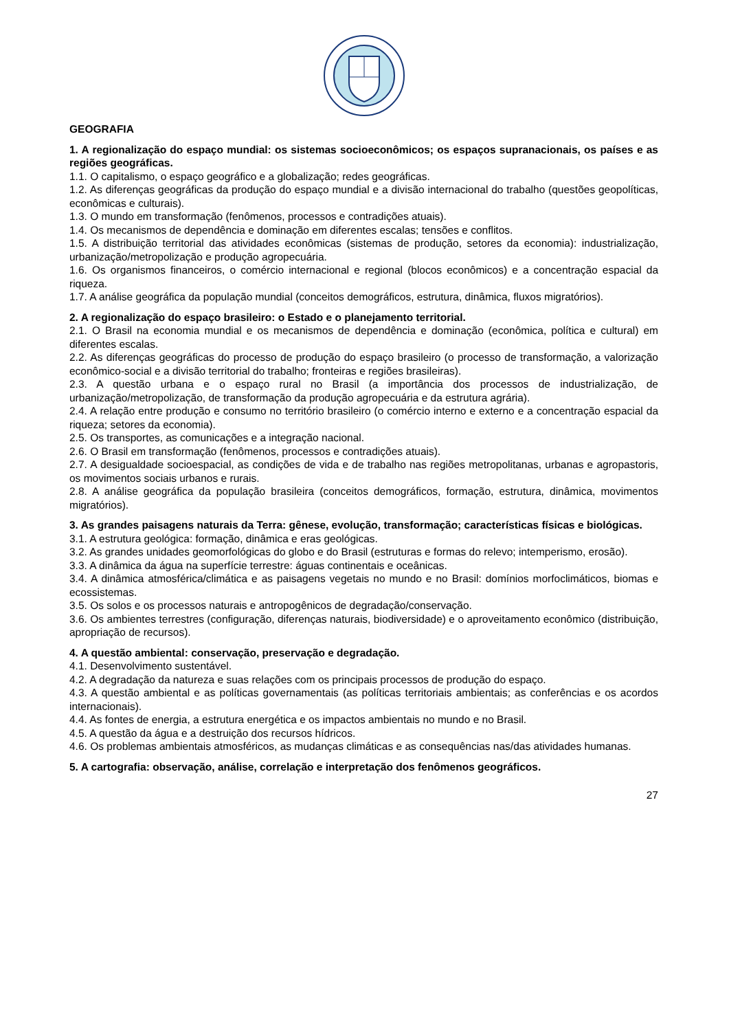GEOGRAFIA
1. A regionalização do espaço mundial: os sistemas socioeconômicos; os espaços supranacionais, os países e as regiões geográficas.
1.1. O capitalismo, o espaço geográfico e a globalização; redes geográficas.
1.2. As diferenças geográficas da produção do espaço mundial e a divisão internacional do trabalho (questões geopolíticas, econômicas e culturais).
1.3. O mundo em transformação (fenômenos, processos e contradições atuais).
1.4. Os mecanismos de dependência e dominação em diferentes escalas; tensões e conflitos.
1.5. A distribuição territorial das atividades econômicas (sistemas de produção, setores da economia): industrialização, urbanização/metropolização e produção agropecuária.
1.6. Os organismos financeiros, o comércio internacional e regional (blocos econômicos) e a concentração espacial da riqueza.
1.7. A análise geográfica da população mundial (conceitos demográficos, estrutura, dinâmica, fluxos migratórios).
2. A regionalização do espaço brasileiro: o Estado e o planejamento territorial.
2.1. O Brasil na economia mundial e os mecanismos de dependência e dominação (econômica, política e cultural) em diferentes escalas.
2.2. As diferenças geográficas do processo de produção do espaço brasileiro (o processo de transformação, a valorização econômico-social e a divisão territorial do trabalho; fronteiras e regiões brasileiras).
2.3. A questão urbana e o espaço rural no Brasil (a importância dos processos de industrialização, de urbanização/metropolização, de transformação da produção agropecuária e da estrutura agrária).
2.4. A relação entre produção e consumo no território brasileiro (o comércio interno e externo e a concentração espacial da riqueza; setores da economia).
2.5. Os transportes, as comunicações e a integração nacional.
2.6. O Brasil em transformação (fenômenos, processos e contradições atuais).
2.7. A desigualdade socioespacial, as condições de vida e de trabalho nas regiões metropolitanas, urbanas e agropastoris, os movimentos sociais urbanos e rurais.
2.8. A análise geográfica da população brasileira (conceitos demográficos, formação, estrutura, dinâmica, movimentos migratórios).
3. As grandes paisagens naturais da Terra: gênese, evolução, transformação; características físicas e biológicas.
3.1. A estrutura geológica: formação, dinâmica e eras geológicas.
3.2. As grandes unidades geomorfológicas do globo e do Brasil (estruturas e formas do relevo; intemperismo, erosão).
3.3. A dinâmica da água na superfície terrestre: águas continentais e oceânicas.
3.4. A dinâmica atmosférica/climática e as paisagens vegetais no mundo e no Brasil: domínios morfoclimáticos, biomas e ecossistemas.
3.5. Os solos e os processos naturais e antropogênicos de degradação/conservação.
3.6. Os ambientes terrestres (configuração, diferenças naturais, biodiversidade) e o aproveitamento econômico (distribuição, apropriação de recursos).
4. A questão ambiental: conservação, preservação e degradação.
4.1. Desenvolvimento sustentável.
4.2. A degradação da natureza e suas relações com os principais processos de produção do espaço.
4.3. A questão ambiental e as políticas governamentais (as políticas territoriais ambientais; as conferências e os acordos internacionais).
4.4. As fontes de energia, a estrutura energética e os impactos ambientais no mundo e no Brasil.
4.5. A questão da água e a destruição dos recursos hídricos.
4.6. Os problemas ambientais atmosféricos, as mudanças climáticas e as consequências nas/das atividades humanas.
5. A cartografia: observação, análise, correlação e interpretação dos fenômenos geográficos.
27